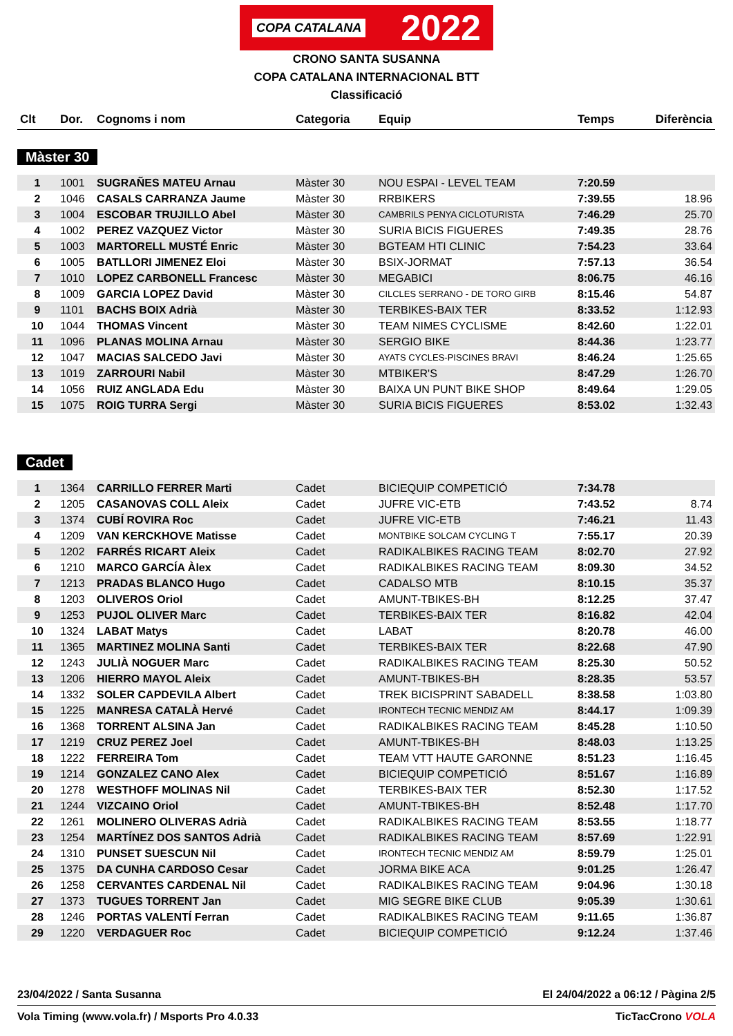COPA CATALANA 2022
CRONO SANTA SUSANNA
COPA CATALANA INTERNACIONAL BTT
Classificació
| Clt | Dor. | Cognoms i nom | Categoria | Equip | Temps | Diferència |
| --- | --- | --- | --- | --- | --- | --- |
Màster 30
| 1 | 1001 | SUGRAÑES MATEU Arnau | Màster 30 | NOU ESPAI - LEVEL TEAM | 7:20.59 | |
| 2 | 1046 | CASALS CARRANZA Jaume | Màster 30 | RRBIKERS | 7:39.55 | 18.96 |
| 3 | 1004 | ESCOBAR TRUJILLO Abel | Màster 30 | CAMBRILS PENYA CICLOTURISTA | 7:46.29 | 25.70 |
| 4 | 1002 | PEREZ VAZQUEZ Victor | Màster 30 | SURIA BICIS FIGUERES | 7:49.35 | 28.76 |
| 5 | 1003 | MARTORELL MUSTÉ Enric | Màster 30 | BGTEAM HTI CLINIC | 7:54.23 | 33.64 |
| 6 | 1005 | BATLLORI JIMENEZ Eloi | Màster 30 | BSIX-JORMAT | 7:57.13 | 36.54 |
| 7 | 1010 | LOPEZ CARBONELL Francesc | Màster 30 | MEGABICI | 8:06.75 | 46.16 |
| 8 | 1009 | GARCIA LOPEZ David | Màster 30 | CILCLES SERRANO - DE TORO GIRB | 8:15.46 | 54.87 |
| 9 | 1101 | BACHS BOIX Adrià | Màster 30 | TERBIKES-BAIX TER | 8:33.52 | 1:12.93 |
| 10 | 1044 | THOMAS Vincent | Màster 30 | TEAM NIMES CYCLISME | 8:42.60 | 1:22.01 |
| 11 | 1096 | PLANAS MOLINA Arnau | Màster 30 | SERGIO BIKE | 8:44.36 | 1:23.77 |
| 12 | 1047 | MACIAS SALCEDO Javi | Màster 30 | AYATS CYCLES-PISCINES BRAVI | 8:46.24 | 1:25.65 |
| 13 | 1019 | ZARROURI Nabil | Màster 30 | MTBIKER'S | 8:47.29 | 1:26.70 |
| 14 | 1056 | RUIZ ANGLADA Edu | Màster 30 | BAIXA UN PUNT BIKE SHOP | 8:49.64 | 1:29.05 |
| 15 | 1075 | ROIG TURRA Sergi | Màster 30 | SURIA BICIS FIGUERES | 8:53.02 | 1:32.43 |
Cadet
| 1 | 1364 | CARRILLO FERRER Marti | Cadet | BICIEQUIP COMPETICIÓ | 7:34.78 | |
| 2 | 1205 | CASANOVAS COLL Aleix | Cadet | JUFRE VIC-ETB | 7:43.52 | 8.74 |
| 3 | 1374 | CUBÍ ROVIRA Roc | Cadet | JUFRE VIC-ETB | 7:46.21 | 11.43 |
| 4 | 1209 | VAN KERCKHOVE Matisse | Cadet | MONTBIKE SOLCAM CYCLING T | 7:55.17 | 20.39 |
| 5 | 1202 | FARRÉS RICART Aleix | Cadet | RADIKALBIKES RACING TEAM | 8:02.70 | 27.92 |
| 6 | 1210 | MARCO GARCÍA Àlex | Cadet | RADIKALBIKES RACING TEAM | 8:09.30 | 34.52 |
| 7 | 1213 | PRADAS BLANCO Hugo | Cadet | CADALSO MTB | 8:10.15 | 35.37 |
| 8 | 1203 | OLIVEROS Oriol | Cadet | AMUNT-TBIKES-BH | 8:12.25 | 37.47 |
| 9 | 1253 | PUJOL OLIVER Marc | Cadet | TERBIKES-BAIX TER | 8:16.82 | 42.04 |
| 10 | 1324 | LABAT Matys | Cadet | LABAT | 8:20.78 | 46.00 |
| 11 | 1365 | MARTINEZ MOLINA Santi | Cadet | TERBIKES-BAIX TER | 8:22.68 | 47.90 |
| 12 | 1243 | JULIÀ NOGUER Marc | Cadet | RADIKALBIKES RACING TEAM | 8:25.30 | 50.52 |
| 13 | 1206 | HIERRO MAYOL Aleix | Cadet | AMUNT-TBIKES-BH | 8:28.35 | 53.57 |
| 14 | 1332 | SOLER CAPDEVILA Albert | Cadet | TREK BICISPRINT SABADELL | 8:38.58 | 1:03.80 |
| 15 | 1225 | MANRESA CATALÀ Hervé | Cadet | IRONTECH TECNIC MENDIZ AM | 8:44.17 | 1:09.39 |
| 16 | 1368 | TORRENT ALSINA Jan | Cadet | RADIKALBIKES RACING TEAM | 8:45.28 | 1:10.50 |
| 17 | 1219 | CRUZ PEREZ Joel | Cadet | AMUNT-TBIKES-BH | 8:48.03 | 1:13.25 |
| 18 | 1222 | FERREIRA Tom | Cadet | TEAM VTT HAUTE GARONNE | 8:51.23 | 1:16.45 |
| 19 | 1214 | GONZALEZ CANO Alex | Cadet | BICIEQUIP COMPETICIÓ | 8:51.67 | 1:16.89 |
| 20 | 1278 | WESTHOFF MOLINAS Nil | Cadet | TERBIKES-BAIX TER | 8:52.30 | 1:17.52 |
| 21 | 1244 | VIZCAINO Oriol | Cadet | AMUNT-TBIKES-BH | 8:52.48 | 1:17.70 |
| 22 | 1261 | MOLINERO OLIVERAS Adrià | Cadet | RADIKALBIKES RACING TEAM | 8:53.55 | 1:18.77 |
| 23 | 1254 | MARTÍNEZ DOS SANTOS Adrià | Cadet | RADIKALBIKES RACING TEAM | 8:57.69 | 1:22.91 |
| 24 | 1310 | PUNSET SUESCUN Nil | Cadet | IRONTECH TECNIC MENDIZ AM | 8:59.79 | 1:25.01 |
| 25 | 1375 | DA CUNHA CARDOSO Cesar | Cadet | JORMA BIKE ACA | 9:01.25 | 1:26.47 |
| 26 | 1258 | CERVANTES CARDENAL Nil | Cadet | RADIKALBIKES RACING TEAM | 9:04.96 | 1:30.18 |
| 27 | 1373 | TUGUES TORRENT Jan | Cadet | MIG SEGRE BIKE CLUB | 9:05.39 | 1:30.61 |
| 28 | 1246 | PORTAS VALENTÍ Ferran | Cadet | RADIKALBIKES RACING TEAM | 9:11.65 | 1:36.87 |
| 29 | 1220 | VERDAGUER Roc | Cadet | BICIEQUIP COMPETICIÓ | 9:12.24 | 1:37.46 |
23/04/2022 / Santa Susanna El 24/04/2022 a 06:12 / Pàgina 2/5
Vola Timing (www.vola.fr) / Msports Pro 4.0.33 TicTacCrono VOLA